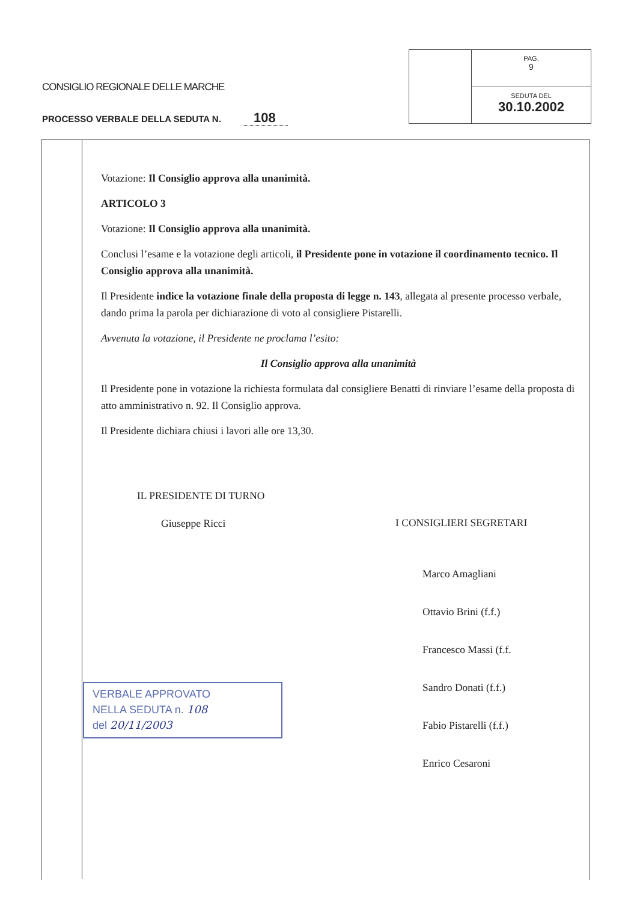CONSIGLIO REGIONALE DELLE MARCHE
PROCESSO VERBALE DELLA SEDUTA N. 108
PAG.
9
SEDUTA DEL
30.10.2002
Votazione: Il Consiglio approva alla unanimità.
ARTICOLO 3
Votazione: Il Consiglio approva alla unanimità.
Conclusi l’esame e la votazione degli articoli, il Presidente pone in votazione il coordinamento tecnico. Il Consiglio approva alla unanimità.
Il Presidente indice la votazione finale della proposta di legge n. 143, allegata al presente processo verbale, dando prima la parola per dichiarazione di voto al consigliere Pistarelli.
Avvenuta la votazione, il Presidente ne proclama l’esito:
Il Consiglio approva alla unanimità
Il Presidente pone in votazione la richiesta formulata dal consigliere Benatti di rinviare l’esame della proposta di atto amministrativo n. 92. Il Consiglio approva.
Il Presidente dichiara chiusi i lavori alle ore 13,30.
IL PRESIDENTE DI TURNO
Giuseppe Ricci
VERBALE APPROVATO
NELLA SEDUTA n. 108
del 20/11/2003
I CONSIGLIERI SEGRETARI
Marco Amagliani
Ottavio Brini (f.f.)
Francesco Massi (f.f.
Sandro Donati (f.f.)
Fabio Pistarelli (f.f.)
Enrico Cesaroni